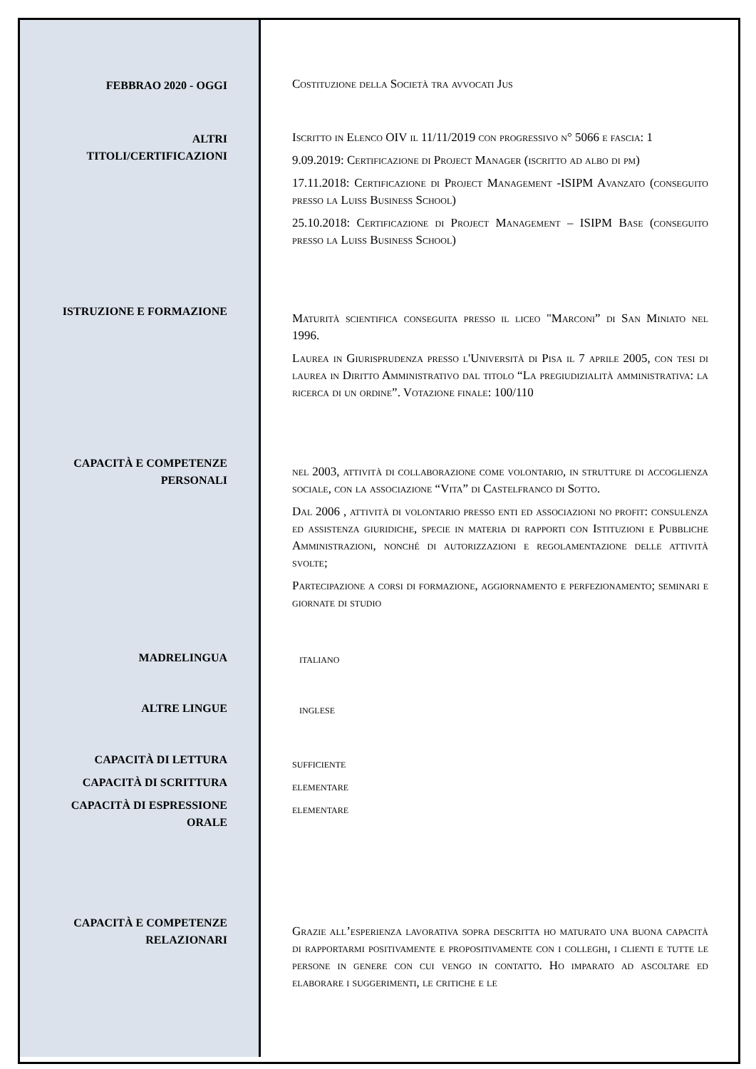FEBBRAO 2020 - OGGI
Costituzione della Società tra avvocati Jus
ALTRI
TITOLI/CERTIFICAZIONI
Iscritto in Elenco OIV il 11/11/2019 con progressivo n° 5066 e fascia: 1
9.09.2019: Certificazione di Project Manager (iscritto ad albo di pm)
17.11.2018: Certificazione di Project Management -ISIPM Avanzato (conseguito presso la Luiss Business School)
25.10.2018: Certificazione di Project Management – ISIPM Base (conseguito presso la Luiss Business School)
ISTRUZIONE E FORMAZIONE
Maturità scientifica conseguita presso il liceo "Marconi” di San Miniato nel 1996.
Laurea in Giurisprudenza presso l'Università di Pisa il 7 aprile 2005, con tesi di laurea in Diritto Amministrativo dal titolo “La pregiudizialità amministrativa: la ricerca di un ordine”. Votazione finale: 100/110
CAPACITÀ E COMPETENZE
PERSONALI
nel 2003, attività di collaborazione come volontario, in strutture di accoglienza sociale, con la associazione “Vita” di Castelfranco di Sotto.
Dal 2006 , attività di volontario presso enti ed associazioni no profit: consulenza ed assistenza giuridiche, specie in materia di rapporti con Istituzioni e Pubbliche Amministrazioni, nonché di autorizzazioni e regolamentazione delle attività svolte;
Partecipazione a corsi di formazione, aggiornamento e perfezionamento; seminari e giornate di studio
MADRELINGUA
italiano
ALTRE LINGUE
inglese
CAPACITÀ DI LETTURA
CAPACITÀ DI SCRITTURA
CAPACITÀ DI ESPRESSIONE
ORALE
sufficiente
elementare
elementare
CAPACITÀ E COMPETENZE
RELAZIONARI
Grazie all’esperienza lavorativa sopra descritta ho maturato una buona capacità di rapportarmi positivamente e propositivamente con i colleghi, i clienti e tutte le persone in genere con cui vengo in contatto. Ho imparato ad ascoltare ed elaborare i suggerimenti, le critiche e le